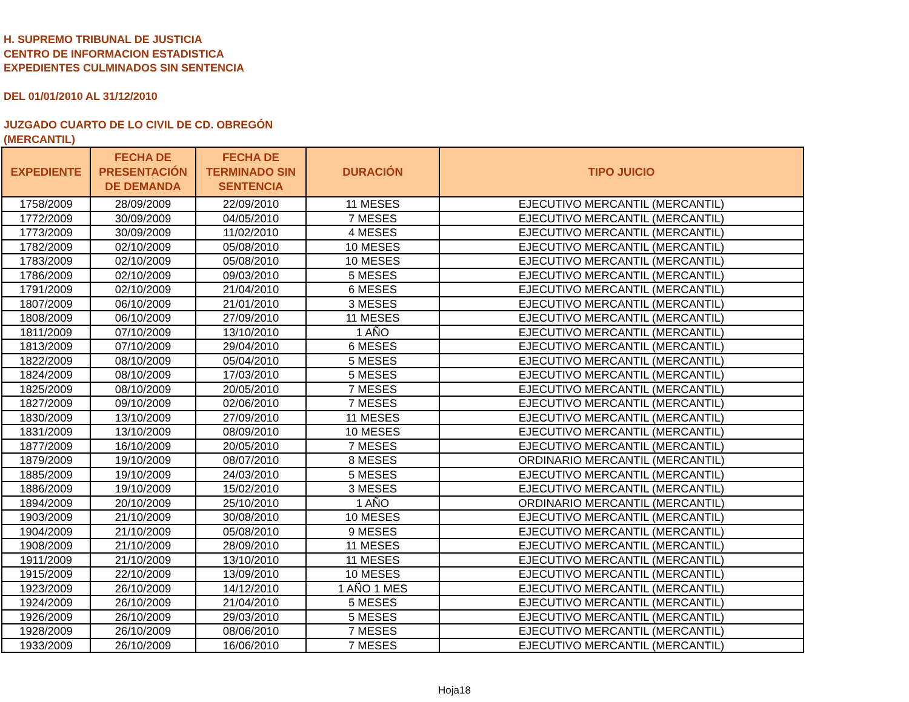H. SUPREMO TRIBUNAL DE JUSTICIA
CENTRO DE INFORMACION ESTADISTICA
EXPEDIENTES CULMINADOS SIN SENTENCIA
DEL 01/01/2010 AL 31/12/2010
JUZGADO CUARTO DE LO CIVIL DE CD. OBREGÓN
(MERCANTIL)
| EXPEDIENTE | FECHA DE PRESENTACIÓN DE DEMANDA | FECHA DE TERMINADO SIN SENTENCIA | DURACIÓN | TIPO JUICIO |
| --- | --- | --- | --- | --- |
| 1758/2009 | 28/09/2009 | 22/09/2010 | 11 MESES | EJECUTIVO MERCANTIL (MERCANTIL) |
| 1772/2009 | 30/09/2009 | 04/05/2010 | 7 MESES | EJECUTIVO MERCANTIL (MERCANTIL) |
| 1773/2009 | 30/09/2009 | 11/02/2010 | 4 MESES | EJECUTIVO MERCANTIL (MERCANTIL) |
| 1782/2009 | 02/10/2009 | 05/08/2010 | 10 MESES | EJECUTIVO MERCANTIL (MERCANTIL) |
| 1783/2009 | 02/10/2009 | 05/08/2010 | 10 MESES | EJECUTIVO MERCANTIL (MERCANTIL) |
| 1786/2009 | 02/10/2009 | 09/03/2010 | 5 MESES | EJECUTIVO MERCANTIL (MERCANTIL) |
| 1791/2009 | 02/10/2009 | 21/04/2010 | 6 MESES | EJECUTIVO MERCANTIL (MERCANTIL) |
| 1807/2009 | 06/10/2009 | 21/01/2010 | 3 MESES | EJECUTIVO MERCANTIL (MERCANTIL) |
| 1808/2009 | 06/10/2009 | 27/09/2010 | 11 MESES | EJECUTIVO MERCANTIL (MERCANTIL) |
| 1811/2009 | 07/10/2009 | 13/10/2010 | 1 AÑO | EJECUTIVO MERCANTIL (MERCANTIL) |
| 1813/2009 | 07/10/2009 | 29/04/2010 | 6 MESES | EJECUTIVO MERCANTIL (MERCANTIL) |
| 1822/2009 | 08/10/2009 | 05/04/2010 | 5 MESES | EJECUTIVO MERCANTIL (MERCANTIL) |
| 1824/2009 | 08/10/2009 | 17/03/2010 | 5 MESES | EJECUTIVO MERCANTIL (MERCANTIL) |
| 1825/2009 | 08/10/2009 | 20/05/2010 | 7 MESES | EJECUTIVO MERCANTIL (MERCANTIL) |
| 1827/2009 | 09/10/2009 | 02/06/2010 | 7 MESES | EJECUTIVO MERCANTIL (MERCANTIL) |
| 1830/2009 | 13/10/2009 | 27/09/2010 | 11 MESES | EJECUTIVO MERCANTIL (MERCANTIL) |
| 1831/2009 | 13/10/2009 | 08/09/2010 | 10 MESES | EJECUTIVO MERCANTIL (MERCANTIL) |
| 1877/2009 | 16/10/2009 | 20/05/2010 | 7 MESES | EJECUTIVO MERCANTIL (MERCANTIL) |
| 1879/2009 | 19/10/2009 | 08/07/2010 | 8 MESES | ORDINARIO MERCANTIL (MERCANTIL) |
| 1885/2009 | 19/10/2009 | 24/03/2010 | 5 MESES | EJECUTIVO MERCANTIL (MERCANTIL) |
| 1886/2009 | 19/10/2009 | 15/02/2010 | 3 MESES | EJECUTIVO MERCANTIL (MERCANTIL) |
| 1894/2009 | 20/10/2009 | 25/10/2010 | 1 AÑO | ORDINARIO MERCANTIL (MERCANTIL) |
| 1903/2009 | 21/10/2009 | 30/08/2010 | 10 MESES | EJECUTIVO MERCANTIL (MERCANTIL) |
| 1904/2009 | 21/10/2009 | 05/08/2010 | 9 MESES | EJECUTIVO MERCANTIL (MERCANTIL) |
| 1908/2009 | 21/10/2009 | 28/09/2010 | 11 MESES | EJECUTIVO MERCANTIL (MERCANTIL) |
| 1911/2009 | 21/10/2009 | 13/10/2010 | 11 MESES | EJECUTIVO MERCANTIL (MERCANTIL) |
| 1915/2009 | 22/10/2009 | 13/09/2010 | 10 MESES | EJECUTIVO MERCANTIL (MERCANTIL) |
| 1923/2009 | 26/10/2009 | 14/12/2010 | 1 AÑO 1 MES | EJECUTIVO MERCANTIL (MERCANTIL) |
| 1924/2009 | 26/10/2009 | 21/04/2010 | 5 MESES | EJECUTIVO MERCANTIL (MERCANTIL) |
| 1926/2009 | 26/10/2009 | 29/03/2010 | 5 MESES | EJECUTIVO MERCANTIL (MERCANTIL) |
| 1928/2009 | 26/10/2009 | 08/06/2010 | 7 MESES | EJECUTIVO MERCANTIL (MERCANTIL) |
| 1933/2009 | 26/10/2009 | 16/06/2010 | 7 MESES | EJECUTIVO MERCANTIL (MERCANTIL) |
Hoja18